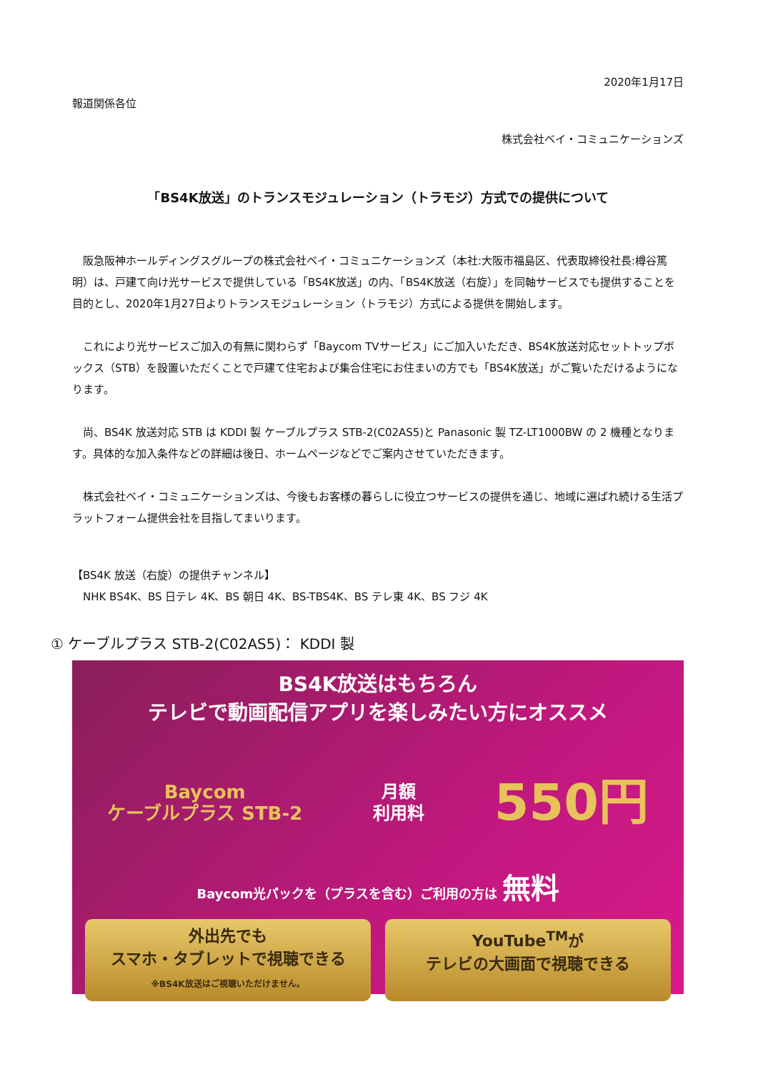2020年1月17日
報道関係各位
株式会社ベイ・コミュニケーションズ
「BS4K放送」のトランスモジュレーション（トラモジ）方式での提供について
　阪急阪神ホールディングスグループの株式会社ベイ・コミュニケーションズ（本社:大阪市福島区、代表取締役社長:樽谷篤明）は、戸建て向け光サービスで提供している「BS4K放送」の内、「BS4K放送（右旋）」を同軸サービスでも提供することを目的とし、2020年1月27日よりトランスモジュレーション（トラモジ）方式による提供を開始します。
　これにより光サービスご加入の有無に関わらず「Baycom TVサービス」にご加入いただき、BS4K放送対応セットトップボックス（STB）を設置いただくことで戸建て住宅および集合住宅にお住まいの方でも「BS4K放送」がご覧いただけるようになります。
　尚、BS4K 放送対応 STB は KDDI 製 ケーブルプラス STB-2(C02AS5)と Panasonic 製 TZ-LT1000BW の 2 機種となります。具体的な加入条件などの詳細は後日、ホームページなどでご案内させていただきます。
　株式会社ベイ・コミュニケーションズは、今後もお客様の暮らしに役立つサービスの提供を通じ、地域に選ばれ続ける生活プラットフォーム提供会社を目指してまいります。
【BS4K 放送（右旋）の提供チャンネル】
　NHK BS4K、BS 日テレ 4K、BS 朝日 4K、BS-TBS4K、BS テレ東 4K、BS フジ 4K
① ケーブルプラス STB-2(C02AS5)： KDDI 製
BS4K放送はもちろん
テレビで動画配信アプリを楽しみたい方にオススメ
Baycom
ケーブルプラス STB-2
月額
利用料
550円
Baycom光パックを（プラスを含む）ご利用の方は 無料
外出先でも
スマホ・タブレットで視聴できる
※BS4K放送はご視聴いただけません。
YouTube<sup>TM</sup>が
テレビの大画面で視聴できる